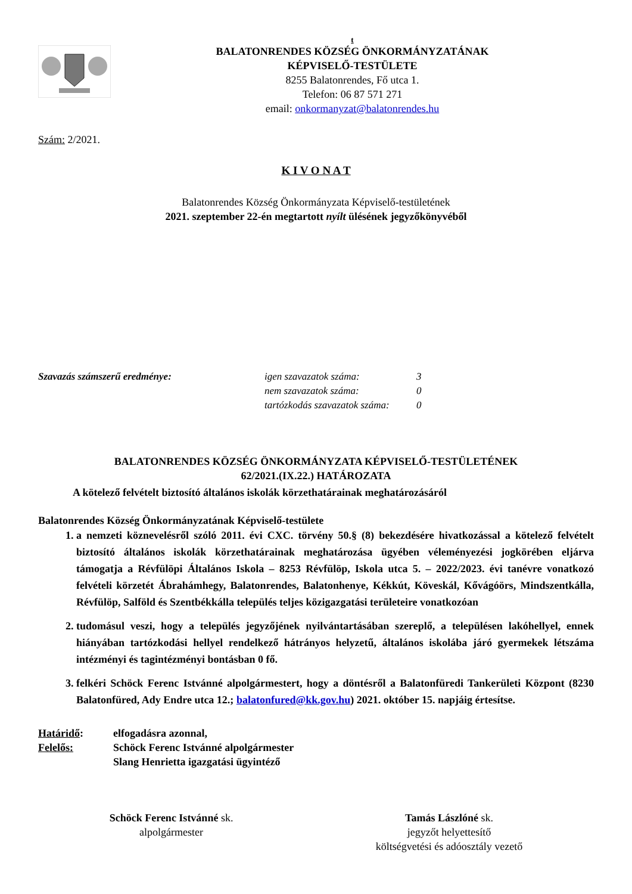t
BALATONRENDES KÖZSÉG ÖNKORMÁNYZATÁNAK
KÉPVISELŐ-TESTÜLETE
8255 Balatonrendes, Fő utca 1.
Telefon: 06 87 571 271
email: onkormanyzat@balatonrendes.hu
Szám: 2/2021.
K I V O N A T
Balatonrendes Község Önkormányzata Képviselő-testületének
2021. szeptember 22-én megtartott nyílt ülésének jegyzőkönyvéből
Szavazás számszerű eredménye: igen szavazatok száma:
nem szavazatok száma:
tartózkodás szavazatok száma:
3
0
0
BALATONRENDES KÖZSÉG ÖNKORMÁNYZATA KÉPVISELŐ-TESTÜLETÉNEK
62/2021.(IX.22.) HATÁROZATA
A kötelező felvételt biztosító általános iskolák körzethatárainak meghatározásáról
Balatonrendes Község Önkormányzatának Képviselő-testülete
1. a nemzeti köznevelésről szóló 2011. évi CXC. törvény 50.§ (8) bekezdésére hivatkozással a kötelező felvételt biztosító általános iskolák körzethatárainak meghatározása ügyében véleményezési jogkörében eljárva támogatja a Révfülöpi Általános Iskola – 8253 Révfülöp, Iskola utca 5. – 2022/2023. évi tanévre vonatkozó felvételi körzetét Ábrahámhegy, Balatonrendes, Balatonhenye, Kékkút, Köveskál, Kővágóörs, Mindszentkálla, Révfülöp, Salföld és Szentbékkálla település teljes közigazgatási területeire vonatkozóan
2. tudomásul veszi, hogy a település jegyzőjének nyilvántartásában szereplő, a településen lakóhellyel, ennek hiányában tartózkodási hellyel rendelkező hátrányos helyzetű, általános iskolába járó gyermekek létszáma intézményi és tagintézményi bontásban 0 fő.
3. felkéri Schöck Ferenc Istvánné alpolgármestert, hogy a döntésről a Balatonfüredi Tankerületi Központ (8230 Balatonfüred, Ady Endre utca 12.; balatonfured@kk.gov.hu) 2021. október 15. napjáig értesítse.
Határidő:
Felelős:
elfogadásra azonnal,
Schöck Ferenc Istvánné alpolgármester
Slang Henrietta igazgatási ügyintéző
Schöck Ferenc Istvánné sk.
alpolgármester
Tamás Lászlóné sk.
jegyzőt helyettesítő
költségvetési és adóosztály vezető